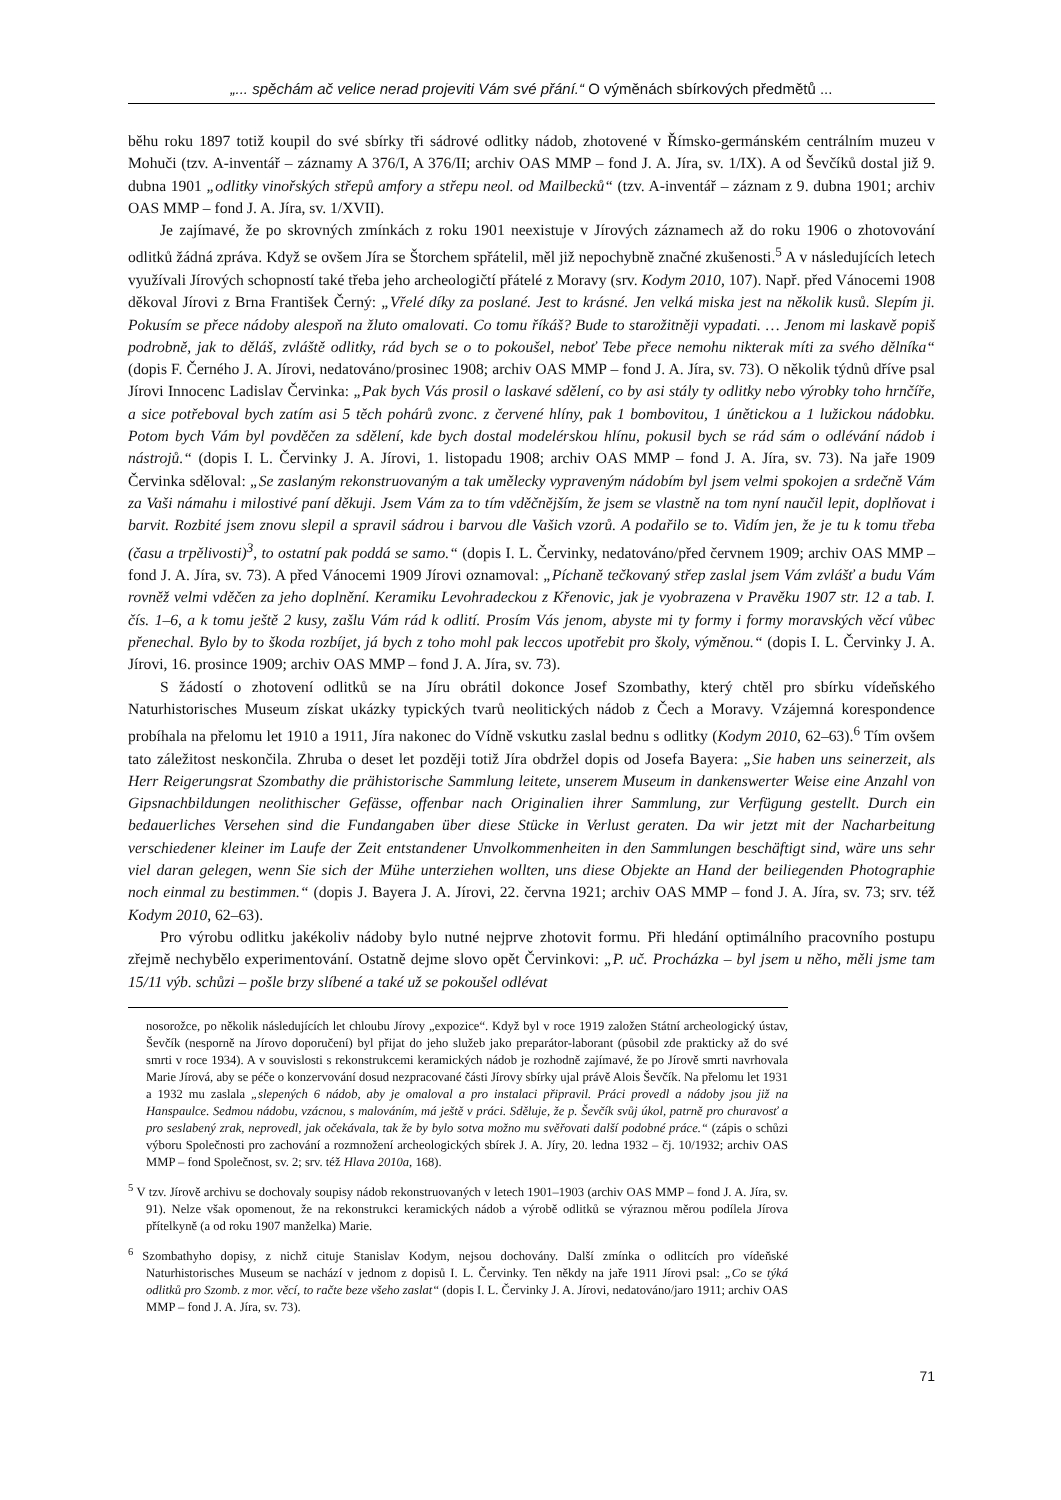„... spěchám ač velice nerad projeviti Vám své přání.“ O výměnách sbírkových předmětů ...
běhu roku 1897 totiž koupil do své sbírky tři sádrové odlitky nádob, zhotovené v Římsko-germánském centrálním muzeu v Mohuči (tzv. A-inventář – záznamy A 376/I, A 376/II; archiv OAS MMP – fond J. A. Jíra, sv. 1/IX). A od Ševčíků dostal již 9. dubna 1901 „odlitky vinořských střepů amfory a střepu neol. od Mailbecků“ (tzv. A-inventář – záznam z 9. dubna 1901; archiv OAS MMP – fond J. A. Jíra, sv. 1/XVII).
Je zajímavé, že po skrovných zmínkách z roku 1901 neexistuje v Jírových záznamech až do roku 1906 o zhotovování odlitků žádná zpráva. Když se ovšem Jíra se Štorchem spřátelil, měl již nepochybně značné zkušenosti.<sup>5</sup> A v následujících letech využívali Jírových schopností také třeba jeho archeologičtí přátelé z Moravy (srv. Kodym 2010, 107). Např. před Vánocemi 1908 děkoval Jírovi z Brna František Černý: „Vřelé díky za poslané. Jest to krásné. Jen velká miska jest na několik kusů. Slepím ji. Pokusím se přece nádoby alespoň na žluto omalovati. Co tomu říkáš? Bude to starožitněji vypadati. … Jenom mi laskavě popiš podrobně, jak to děláš, zvláště odlitky, rád bych se o to pokoušel, neboť Tebe přece nemohu nikterak míti za svého dělníka“ (dopis F. Černého J. A. Jírovi, nedatováno/prosinec 1908; archiv OAS MMP – fond J. A. Jíra, sv. 73). O několik týdnů dříve psal Jírovi Innocenc Ladislav Červinka: „Pak bych Vás prosil o laskavé sdělení, co by asi stály ty odlitky nebo výrobky toho hrnčíře, a sice potřeboval bych zatím asi 5 těch pohárů zvonc. z červené hlíny, pak 1 bombovitou, 1 únětickou a 1 lužickou nádobku. Potom bych Vám byl povděčen za sdělení, kde bych dostal modelérskou hlínu, pokusil bych se rád sám o odlévání nádob i nástrojů.“ (dopis I. L. Červinky J. A. Jírovi, 1. listopadu 1908; archiv OAS MMP – fond J. A. Jíra, sv. 73). Na jaře 1909 Červinka sděloval: „Se zaslaným rekonstruovaným a tak umělecky vypraveným nádobím byl jsem velmi spokojen a srdečně Vám za Vaši námahu i milostivé paní děkuji. Jsem Vám za to tím vděčnějším, že jsem se vlastně na tom nyní naučil lepit, doplňovat i barvit. Rozbité jsem znovu slepil a spravil sádrou i barvou dle Vašich vzorů. A podařilo se to. Vidím jen, že je tu k tomu třeba (času a trpělivosti)<sup>3</sup>, to ostatní pak poddá se samo.“ (dopis I. L. Červinky, nedatováno/před červnem 1909; archiv OAS MMP – fond J. A. Jíra, sv. 73). A před Vánocemi 1909 Jírovi oznamoval: „Píchaně tečkovaný střep zaslal jsem Vám zvlášť a budu Vám rovněž velmi vděčen za jeho doplnění. Keramiku Levohradeckou z Křenovic, jak je vyobrazena v Pravěku 1907 str. 12 a tab. I. čís. 1–6, a k tomu ještě 2 kusy, zašlu Vám rád k odlití. Prosím Vás jenom, abyste mi ty formy i formy moravských věcí vůbec přenechal. Bylo by to škoda rozbíjet, já bych z toho mohl pak leccos upotřebit pro školy, výměnou.“ (dopis I. L. Červinky J. A. Jírovi, 16. prosince 1909; archiv OAS MMP – fond J. A. Jíra, sv. 73).
S žádostí o zhotovení odlitků se na Jíru obrátil dokonce Josef Szombathy, který chtěl pro sbírku vídeňského Naturhistorisches Museum získat ukázky typických tvarů neolitických nádob z Čech a Moravy. Vzájemná korespondence probíhala na přelomu let 1910 a 1911, Jíra nakonec do Vídně vskutku zaslal bednu s odlitky (Kodym 2010, 62–63).<sup>6</sup> Tím ovšem tato záležitost neskončila. Zhruba o deset let později totiž Jíra obdržel dopis od Josefa Bayera: „Sie haben uns seinerzeit, als Herr Reigerungsrat Szombathy die prähistorische Sammlung leitete, unserem Museum in dankenswerter Weise eine Anzahl von Gipsnachbildungen neolithischer Gefässe, offenbar nach Originalien ihrer Sammlung, zur Verfügung gestellt. Durch ein bedauerliches Versehen sind die Fundangaben über diese Stücke in Verlust geraten. Da wir jetzt mit der Nacharbeitung verschiedener kleiner im Laufe der Zeit entstandener Unvolkommenheiten in den Sammlungen beschäftigt sind, wäre uns sehr viel daran gelegen, wenn Sie sich der Mühe unterziehen wollten, uns diese Objekte an Hand der beiliegenden Photographie noch einmal zu bestimmen.“ (dopis J. Bayera J. A. Jírovi, 22. června 1921; archiv OAS MMP – fond J. A. Jíra, sv. 73; srv. též Kodym 2010, 62–63).
Pro výrobu odlitku jakékoliv nádoby bylo nutné nejprve zhotovit formu. Při hledání optimálního pracovního postupu zřejmě nechybělo experimentování. Ostatně dejme slovo opět Červinkovi: „P. uč. Procházka – byl jsem u něho, měli jsme tam 15/11 výb. schůzi – pošle brzy slíbené a také už se pokoušel odlévat
nosorožce, po několik následujících let chloubu Jírovy „expozice“. Když byl v roce 1919 založen Státní archeologický ústav, Ševčík (nesporně na Jírovo doporučení) byl přijat do jeho služeb jako preparátor-laborant (působil zde prakticky až do své smrti v roce 1934). A v souvislosti s rekonstrukcemi keramických nádob je rozhodně zajímavé, že po Jírově smrti navrhovala Marie Jírová, aby se péče o konzervování dosud nezpracované části Jírovy sbírky ujal právě Alois Ševčík. Na přelomu let 1931 a 1932 mu zaslala „slepených 6 nádob, aby je omaloval a pro instalaci připravil. Práci provedl a nádoby jsou již na Hanspaulce. Sedmou nádobu, vzácnou, s malováním, má ještě v práci. Sděluje, že p. Ševčík svůj úkol, patrně pro churavosť a pro seslabený zrak, neprovedl, jak očekávala, tak že by bylo sotva možno mu svěřovati další podobné práce.“ (zápis o schůzi výboru Společnosti pro zachování a rozmnožení archeologických sbírek J. A. Jíry, 20. ledna 1932 – čj. 10/1932; archiv OAS MMP – fond Společnost, sv. 2; srv. též Hlava 2010a, 168).
<sup>5</sup> V tzv. Jírově archivu se dochovaly soupisy nádob rekonstruovaných v letech 1901–1903 (archiv OAS MMP – fond J. A. Jíra, sv. 91). Nelze však opomenout, že na rekonstrukci keramických nádob a výrobě odlitků se výraznou měrou podílela Jírova přítelkyně (a od roku 1907 manželka) Marie.
<sup>6</sup> Szombathyho dopisy, z nichž cituje Stanislav Kodym, nejsou dochovány. Další zmínka o odlitcích pro vídeňské Naturhistorisches Museum se nachází v jednom z dopisů I. L. Červinky. Ten někdy na jaře 1911 Jírovi psal: „Co se týká odlitků pro Szomb. z mor. věcí, to račte beze všeho zaslat“ (dopis I. L. Červinky J. A. Jírovi, nedatováno/jaro 1911; archiv OAS MMP – fond J. A. Jíra, sv. 73).
71